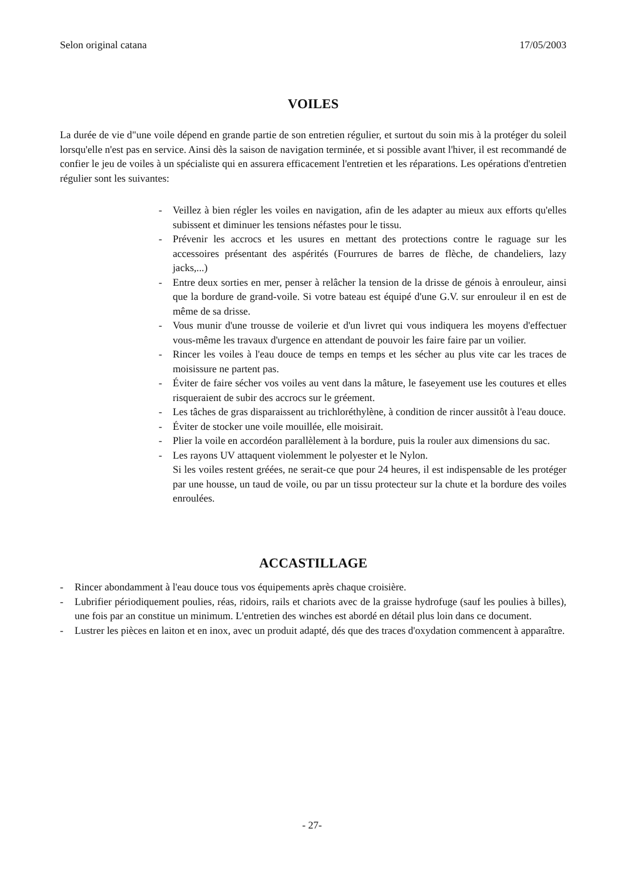Selon original catana 17/05/2003
VOILES
La durée de vie d"une voile dépend en grande partie de son entretien régulier, et surtout du soin mis à la protéger du soleil lorsqu'elle n'est pas en service. Ainsi dès la saison de navigation terminée, et si possible avant l'hiver, il est recommandé de confier le jeu de voiles à un spécialiste qui en assurera efficacement l'entretien et les réparations. Les opérations d'entretien régulier sont les suivantes:
- Veillez à bien régler les voiles en navigation, afin de les adapter au mieux aux efforts qu'elles subissent et diminuer les tensions néfastes pour le tissu.
- Prévenir les accrocs et les usures en mettant des protections contre le raguage sur les accessoires présentant des aspérités (Fourrures de barres de flèche, de chandeliers, lazy jacks,...)
- Entre deux sorties en mer, penser à relâcher la tension de la drisse de génois à enrouleur, ainsi que la bordure de grand-voile. Si votre bateau est équipé d'une G.V. sur enrouleur il en est de même de sa drisse.
- Vous munir d'une trousse de voilerie et d'un livret qui vous indiquera les moyens d'effectuer vous-même les travaux d'urgence en attendant de pouvoir les faire faire par un voilier.
- Rincer les voiles à l'eau douce de temps en temps et les sécher au plus vite car les traces de moisissure ne partent pas.
- Éviter de faire sécher vos voiles au vent dans la mâture, le faseyement use les coutures et elles risqueraient de subir des accrocs sur le gréement.
- Les tâches de gras disparaissent au trichloréthylène, à condition de rincer aussitôt à l'eau douce.
- Éviter de stocker une voile mouillée, elle moisirait.
- Plier la voile en accordéon parallèlement à la bordure, puis la rouler aux dimensions du sac.
- Les rayons UV attaquent violemment le polyester et le Nylon.
Si les voiles restent gréées, ne serait-ce que pour 24 heures, il est indispensable de les protéger par une housse, un taud de voile, ou par un tissu protecteur sur la chute et la bordure des voiles enroulées.
ACCASTILLAGE
- Rincer abondamment à l'eau douce tous vos équipements après chaque croisière.
- Lubrifier périodiquement poulies, réas, ridoirs, rails et chariots avec de la graisse hydrofuge (sauf les poulies à billes), une fois par an constitue un minimum. L'entretien des winches est abordé en détail plus loin dans ce document.
- Lustrer les pièces en laiton et en inox, avec un produit adapté, dés que des traces d'oxydation commencent à apparaître.
- 27-